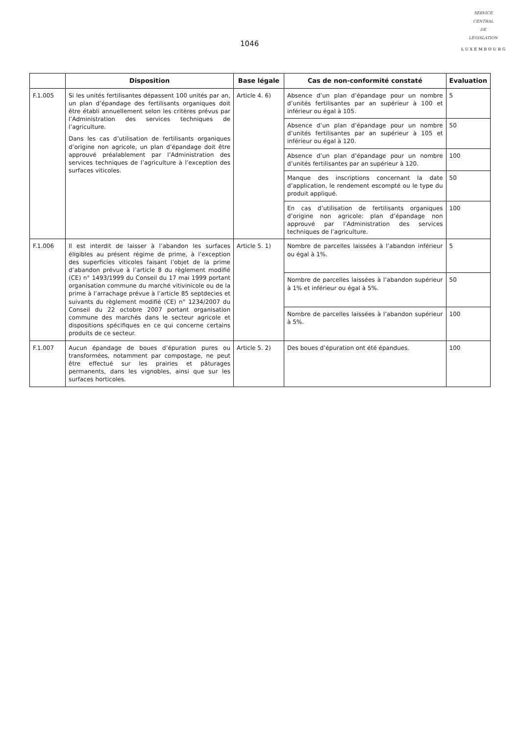1046
SERVICE
CENTRAL
DE
LÉGISLATION
LUXEMBOURG
| | Disposition | Base légale | Cas de non-conformité constaté | Evaluation |
| --- | --- | --- | --- | --- |
| F.1.005 | Si les unités fertilisantes dépassent 100 unités par an, un plan d’épandage des fertilisants organiques doit être établi annuellement selon les critères prévus par l’Administration des services techniques de l’agriculture. Dans les cas d’utilisation de fertilisants organiques d’origine non agricole, un plan d’épandage doit être approuvé préalablement par l’Administration des services techniques de l’agriculture à l’exception des surfaces viticoles. | Article 4. 6) | Absence d’un plan d’épandage pour un nombre d’unités fertilisantes par an supérieur à 100 et inférieur ou égal à 105. | 5 |
| | | | Absence d’un plan d’épandage pour un nombre d’unités fertilisantes par an supérieur à 105 et inférieur ou égal à 120. | 50 |
| | | | Absence d’un plan d’épandage pour un nombre d’unités fertilisantes par an supérieur à 120. | 100 |
| | | | Manque des inscriptions concernant la date d’application, le rendement escompté ou le type du produit appliqué. | 50 |
| | | | En cas d’utilisation de fertilisants organiques d’origine non agricole: plan d’épandage non approuvé par l’Administration des services techniques de l’agriculture. | 100 |
| F.1.006 | Il est interdit de laisser à l’abandon les surfaces éligibles au présent régime de prime, à l’exception des superficies viticoles faisant l’objet de la prime d’abandon prévue à l’article 8 du règlement modifié (CE) n° 1493/1999 du Conseil du 17 mai 1999 portant organisation commune du marché vitivinicole ou de la prime à l’arrachage prévue à l’article 85 septdecies et suivants du règlement modifié (CE) n° 1234/2007 du Conseil du 22 octobre 2007 portant organisation commune des marchés dans le secteur agricole et dispositions spécifiques en ce qui concerne certains produits de ce secteur. | Article 5. 1) | Nombre de parcelles laissées à l’abandon inférieur ou égal à 1%. | 5 |
| | | | Nombre de parcelles laissées à l’abandon supérieur à 1% et inférieur ou égal à 5%. | 50 |
| | | | Nombre de parcelles laissées à l’abandon supérieur à 5%. | 100 |
| F.1.007 | Aucun épandage de boues d’épuration pures ou transformées, notamment par compostage, ne peut être effectué sur les prairies et pâturages permanents, dans les vignobles, ainsi que sur les surfaces horticoles. | Article 5. 2) | Des boues d’épuration ont été épandues. | 100 |